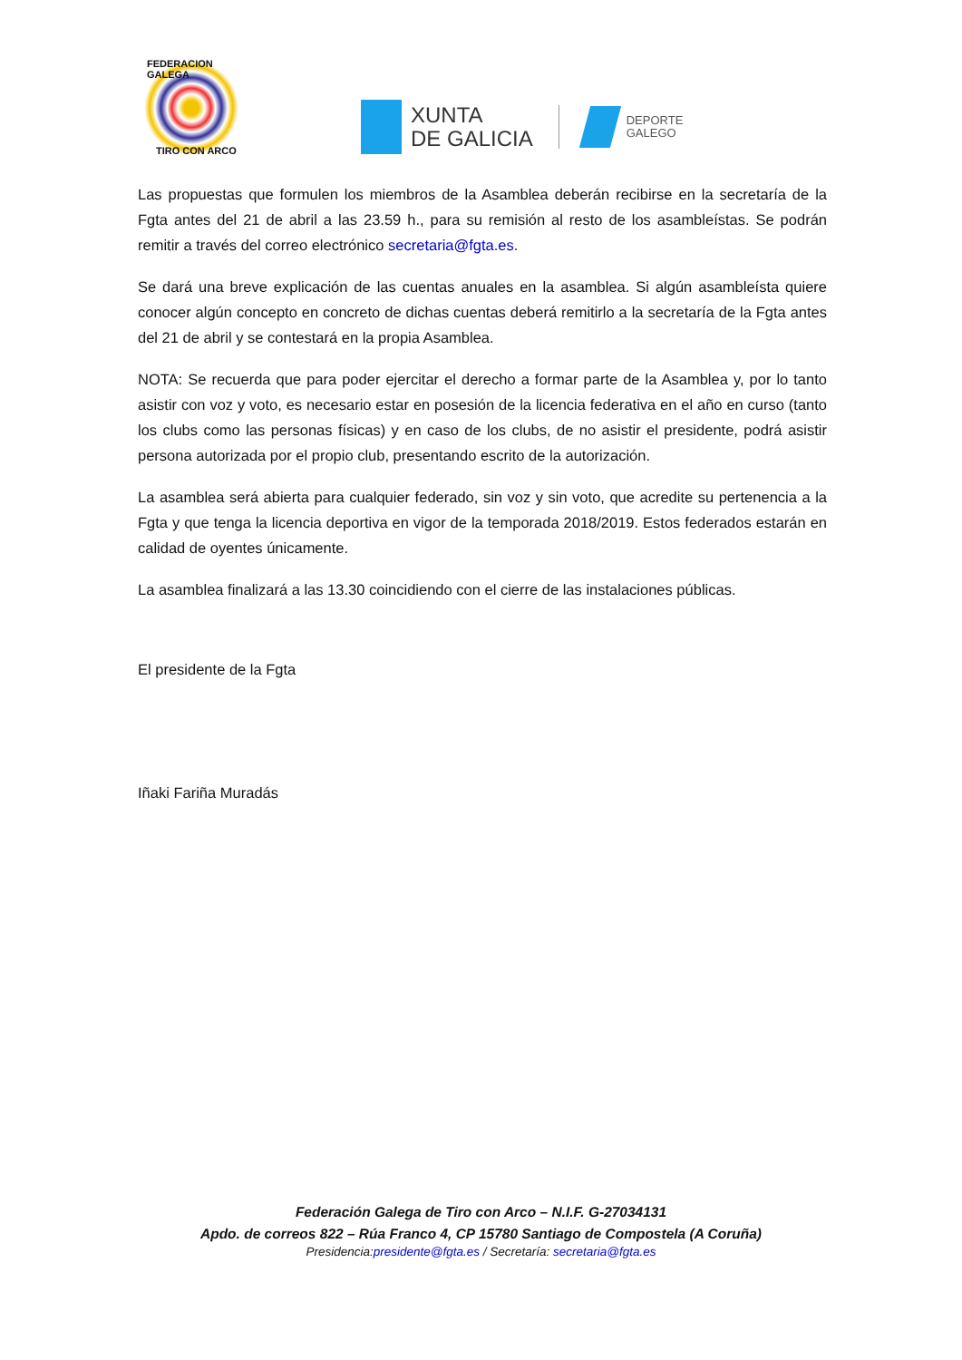FEDERACION GALEGA
TIRO CON ARCO
XUNTA
DE GALICIA
DEPORTE
GALEGO
Las propuestas que formulen los miembros de la Asamblea deberán recibirse en la secretaría de la Fgta antes del 21 de abril a las 23.59 h., para su remisión al resto de los asambleístas. Se podrán remitir a través del correo electrónico secretaria@fgta.es.
Se dará una breve explicación de las cuentas anuales en la asamblea. Si algún asambleísta quiere conocer algún concepto en concreto de dichas cuentas deberá remitirlo a la secretaría de la Fgta antes del 21 de abril y se contestará en la propia Asamblea.
NOTA: Se recuerda que para poder ejercitar el derecho a formar parte de la Asamblea y, por lo tanto asistir con voz y voto, es necesario estar en posesión de la licencia federativa en el año en curso (tanto los clubs como las personas físicas) y en caso de los clubs, de no asistir el presidente, podrá asistir persona autorizada por el propio club, presentando escrito de la autorización.
La asamblea será abierta para cualquier federado, sin voz y sin voto, que acredite su pertenencia a la Fgta y que tenga la licencia deportiva en vigor de la temporada 2018/2019. Estos federados estarán en calidad de oyentes únicamente.
La asamblea finalizará a las 13.30 coincidiendo con el cierre de las instalaciones públicas.
El presidente de la Fgta
Iñaki Fariña Muradás
Federación Galega de Tiro con Arco – N.I.F. G-27034131
Apdo. de correos 822 – Rúa Franco 4, CP 15780 Santiago de Compostela (A Coruña)
Presidencia:presidente@fgta.es / Secretaría: secretaria@fgta.es